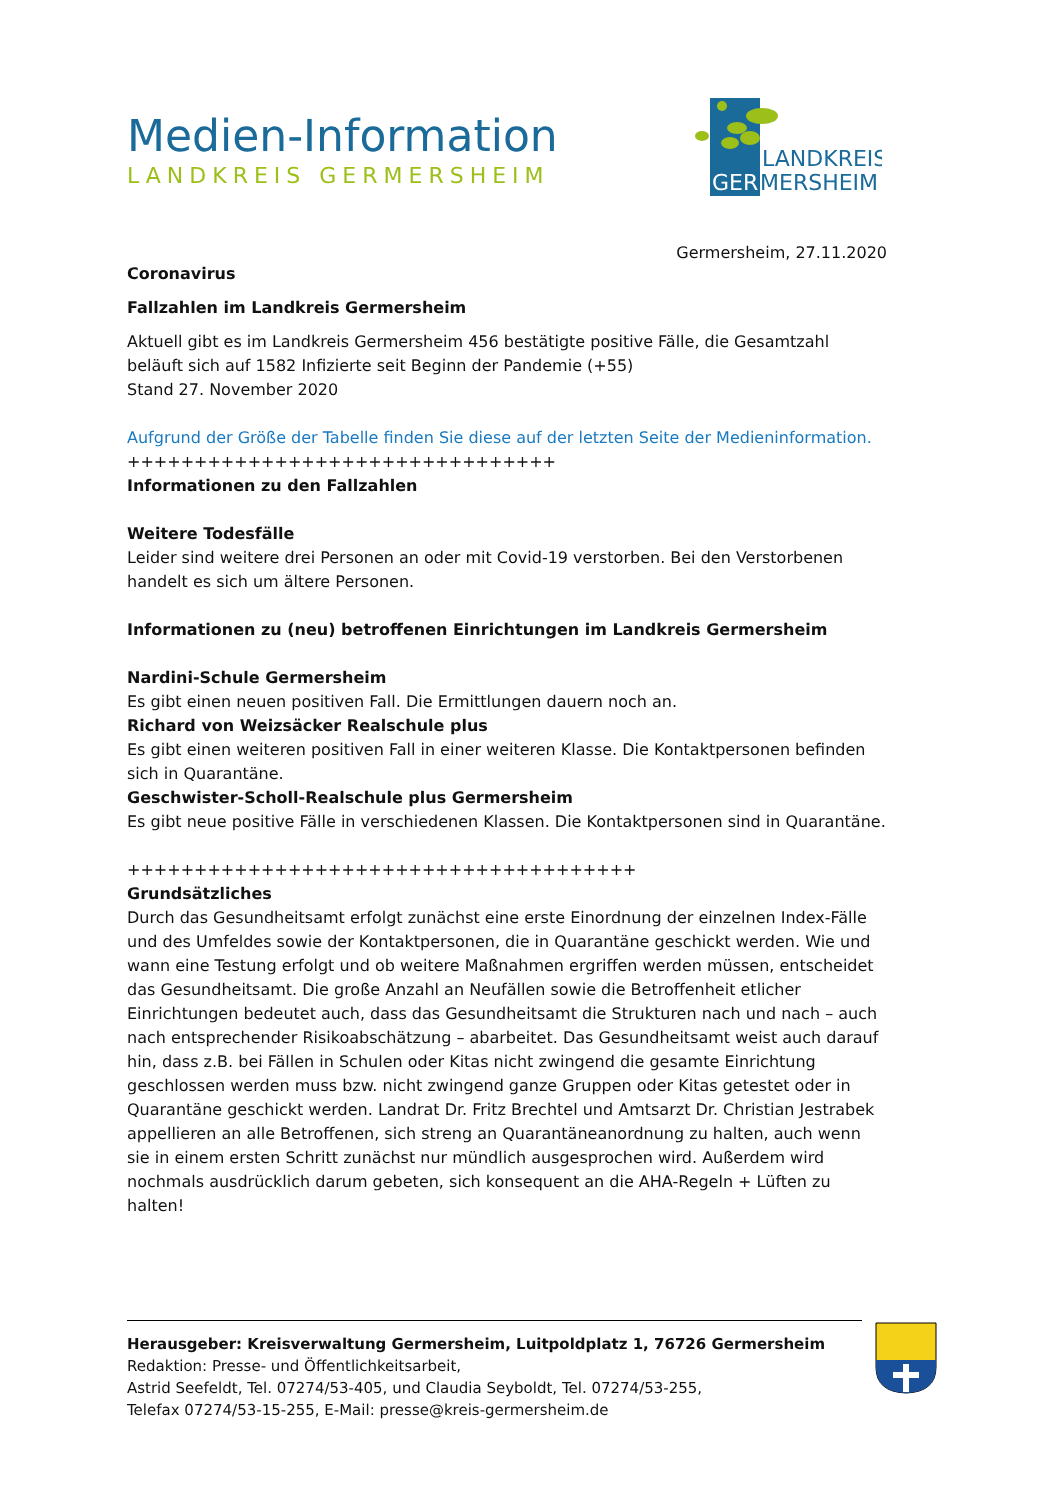LANDKREIS
GER
MERSHEIM
Medien-Information
LANDKREIS GERMERSHEIM
Germersheim, 27.11.2020
Coronavirus
Fallzahlen im Landkreis Germersheim
Aktuell gibt es im Landkreis Germersheim 456 bestätigte positive Fälle, die Gesamtzahl beläuft sich auf 1582 Infizierte seit Beginn der Pandemie (+55)
Stand 27. November 2020
Aufgrund der Größe der Tabelle finden Sie diese auf der letzten Seite der Medieninformation.
++++++++++++++++++++++++++++++++
Informationen zu den Fallzahlen
Weitere Todesfälle
Leider sind weitere drei Personen an oder mit Covid-19 verstorben. Bei den Verstorbenen handelt es sich um ältere Personen.
Informationen zu (neu) betroffenen Einrichtungen im Landkreis Germersheim
Nardini-Schule Germersheim
Es gibt einen neuen positiven Fall. Die Ermittlungen dauern noch an.
Richard von Weizsäcker Realschule plus
Es gibt einen weiteren positiven Fall in einer weiteren Klasse. Die Kontaktpersonen befinden sich in Quarantäne.
Geschwister-Scholl-Realschule plus Germersheim
Es gibt neue positive Fälle in verschiedenen Klassen. Die Kontaktpersonen sind in Quarantäne.
++++++++++++++++++++++++++++++++++++++
Grundsätzliches
Durch das Gesundheitsamt erfolgt zunächst eine erste Einordnung der einzelnen Index-Fälle und des Umfeldes sowie der Kontaktpersonen, die in Quarantäne geschickt werden. Wie und wann eine Testung erfolgt und ob weitere Maßnahmen ergriffen werden müssen, entscheidet das Gesundheitsamt. Die große Anzahl an Neufällen sowie die Betroffenheit etlicher Einrichtungen bedeutet auch, dass das Gesundheitsamt die Strukturen nach und nach – auch nach entsprechender Risikoabschätzung – abarbeitet. Das Gesundheitsamt weist auch darauf hin, dass z.B. bei Fällen in Schulen oder Kitas nicht zwingend die gesamte Einrichtung geschlossen werden muss bzw. nicht zwingend ganze Gruppen oder Kitas getestet oder in Quarantäne geschickt werden. Landrat Dr. Fritz Brechtel und Amtsarzt Dr. Christian Jestrabek appellieren an alle Betroffenen, sich streng an Quarantäneanordnung zu halten, auch wenn sie in einem ersten Schritt zunächst nur mündlich ausgesprochen wird. Außerdem wird nochmals ausdrücklich darum gebeten, sich konsequent an die AHA-Regeln + Lüften zu halten!
Herausgeber: Kreisverwaltung Germersheim, Luitpoldplatz 1, 76726 Germersheim
Redaktion: Presse- und Öffentlichkeitsarbeit,
Astrid Seefeldt, Tel. 07274/53-405, und Claudia Seyboldt, Tel. 07274/53-255,
Telefax 07274/53-15-255, E-Mail: presse@kreis-germersheim.de